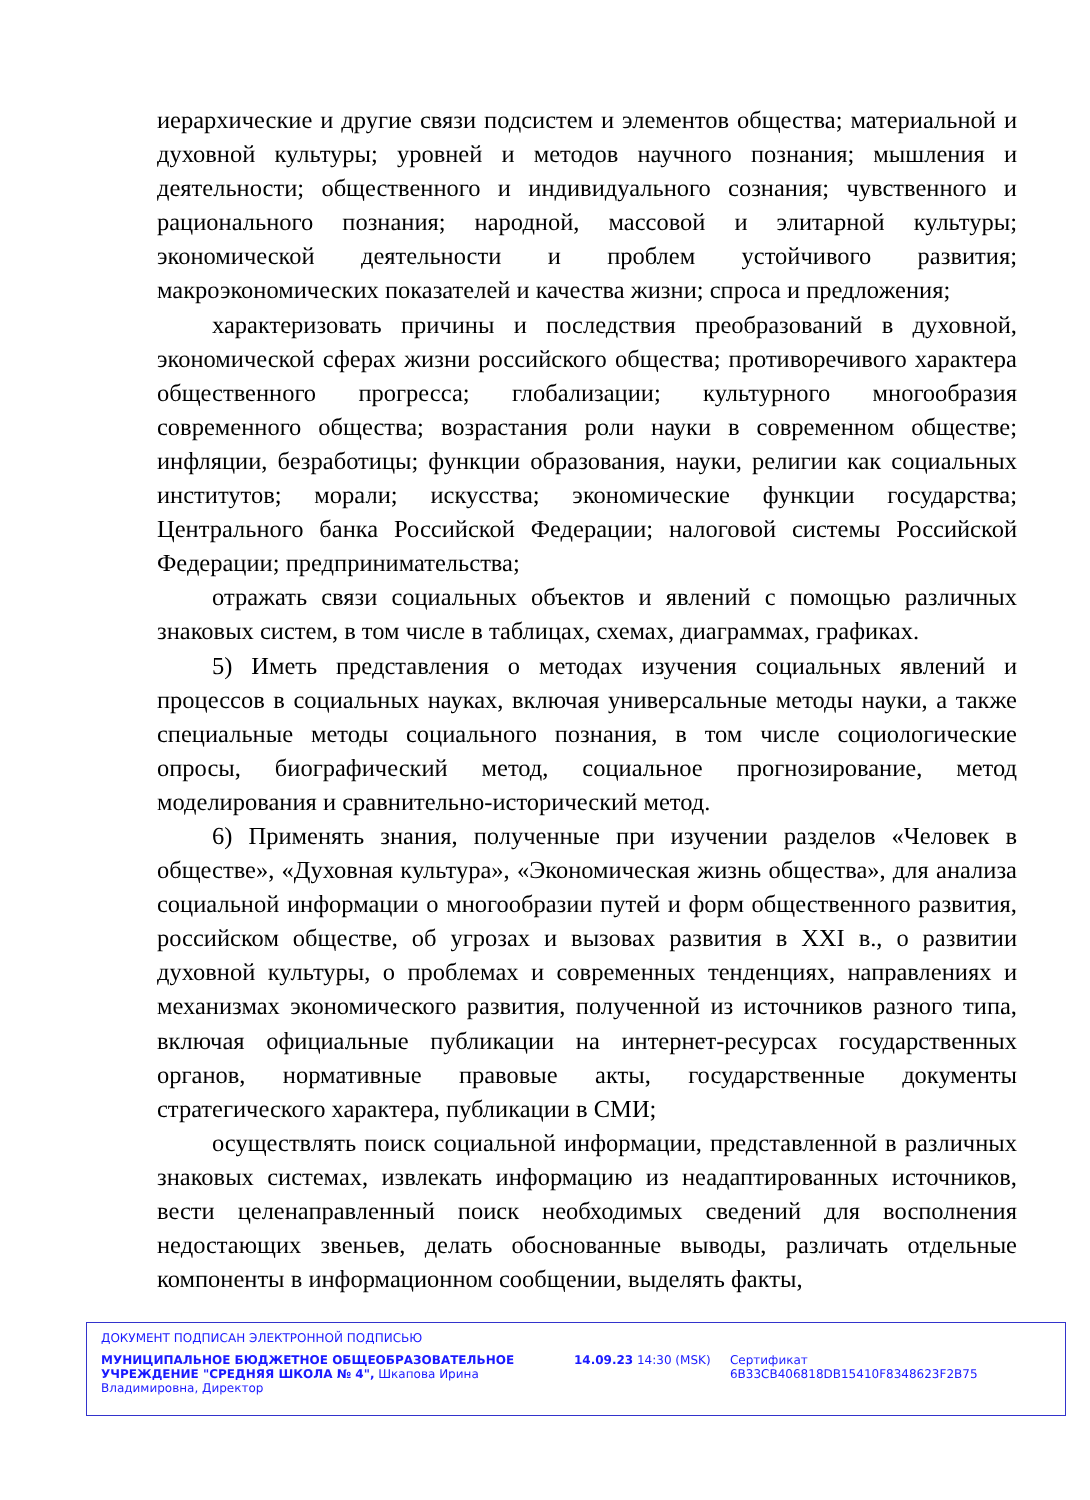иерархические и другие связи подсистем и элементов общества; материальной и духовной культуры; уровней и методов научного познания; мышления и деятельности; общественного и индивидуального сознания; чувственного и рационального познания; народной, массовой и элитарной культуры; экономической деятельности и проблем устойчивого развития; макроэкономических показателей и качества жизни; спроса и предложения;
характеризовать причины и последствия преобразований в духовной, экономической сферах жизни российского общества; противоречивого характера общественного прогресса; глобализации; культурного многообразия современного общества; возрастания роли науки в современном обществе; инфляции, безработицы; функции образования, науки, религии как социальных институтов; морали; искусства; экономические функции государства; Центрального банка Российской Федерации; налоговой системы Российской Федерации; предпринимательства;
отражать связи социальных объектов и явлений с помощью различных знаковых систем, в том числе в таблицах, схемах, диаграммах, графиках.
5) Иметь представления о методах изучения социальных явлений и процессов в социальных науках, включая универсальные методы науки, а также специальные методы социального познания, в том числе социологические опросы, биографический метод, социальное прогнозирование, метод моделирования и сравнительно-исторический метод.
6) Применять знания, полученные при изучении разделов «Человек в обществе», «Духовная культура», «Экономическая жизнь общества», для анализа социальной информации о многообразии путей и форм общественного развития, российском обществе, об угрозах и вызовах развития в XXI в., о развитии духовной культуры, о проблемах и современных тенденциях, направлениях и механизмах экономического развития, полученной из источников разного типа, включая официальные публикации на интернет-ресурсах государственных органов, нормативные правовые акты, государственные документы стратегического характера, публикации в СМИ;
осуществлять поиск социальной информации, представленной в различных знаковых системах, извлекать информацию из неадаптированных источников, вести целенаправленный поиск необходимых сведений для восполнения недостающих звеньев, делать обоснованные выводы, различать отдельные компоненты в информационном сообщении, выделять факты,
ДОКУМЕНТ ПОДПИСАН ЭЛЕКТРОННОЙ ПОДПИСЬЮ
МУНИЦИПАЛЬНОЕ БЮДЖЕТНОЕ ОБЩЕОБРАЗОВАТЕЛЬНОЕ УЧРЕЖДЕНИЕ "СРЕДНЯЯ ШКОЛА № 4", Шкапова Ирина Владимировна, Директор
14.09.23 14:30 (MSK) Сертификат 6B33CB406818DB15410F8348623F2B75